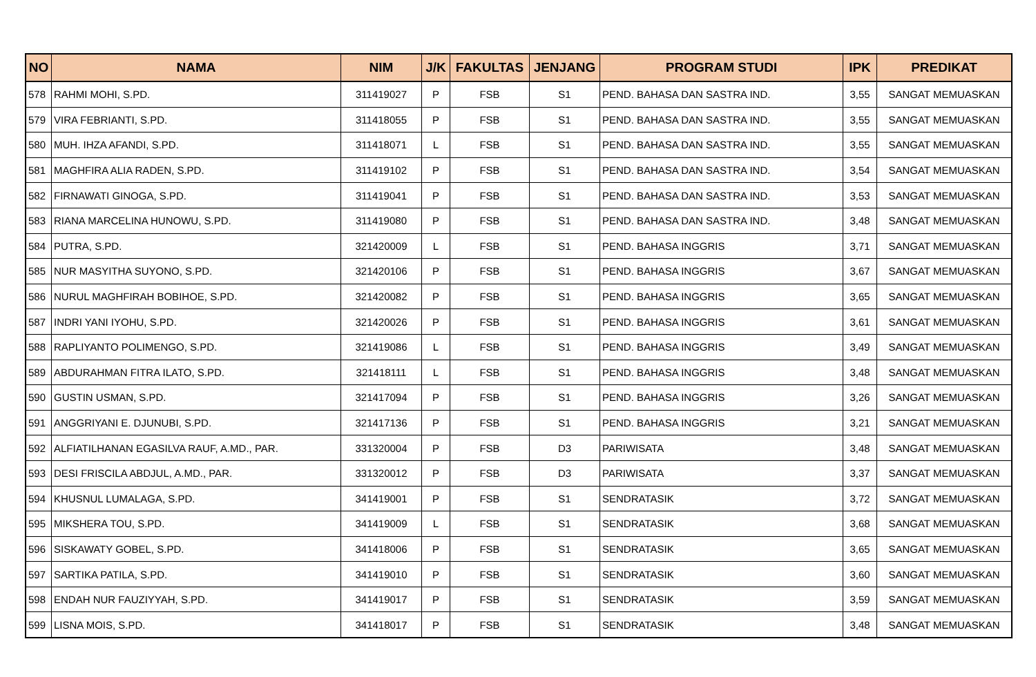| NO | NAMA | NIM | J/K | FAKULTAS | JENJANG | PROGRAM STUDI | IPK | PREDIKAT |
| --- | --- | --- | --- | --- | --- | --- | --- | --- |
| 578 | RAHMI MOHI, S.PD. | 311419027 | P | FSB | S1 | PEND. BAHASA DAN SASTRA IND. | 3,55 | SANGAT MEMUASKAN |
| 579 | VIRA FEBRIANTI, S.PD. | 311418055 | P | FSB | S1 | PEND. BAHASA DAN SASTRA IND. | 3,55 | SANGAT MEMUASKAN |
| 580 | MUH. IHZA AFANDI, S.PD. | 311418071 | L | FSB | S1 | PEND. BAHASA DAN SASTRA IND. | 3,55 | SANGAT MEMUASKAN |
| 581 | MAGHFIRA ALIA RADEN, S.PD. | 311419102 | P | FSB | S1 | PEND. BAHASA DAN SASTRA IND. | 3,54 | SANGAT MEMUASKAN |
| 582 | FIRNAWATI GINOGA, S.PD. | 311419041 | P | FSB | S1 | PEND. BAHASA DAN SASTRA IND. | 3,53 | SANGAT MEMUASKAN |
| 583 | RIANA MARCELINA HUNOWU, S.PD. | 311419080 | P | FSB | S1 | PEND. BAHASA DAN SASTRA IND. | 3,48 | SANGAT MEMUASKAN |
| 584 | PUTRA, S.PD. | 321420009 | L | FSB | S1 | PEND. BAHASA INGGRIS | 3,71 | SANGAT MEMUASKAN |
| 585 | NUR MASYITHA SUYONO, S.PD. | 321420106 | P | FSB | S1 | PEND. BAHASA INGGRIS | 3,67 | SANGAT MEMUASKAN |
| 586 | NURUL MAGHFIRAH BOBIHOE, S.PD. | 321420082 | P | FSB | S1 | PEND. BAHASA INGGRIS | 3,65 | SANGAT MEMUASKAN |
| 587 | INDRI YANI IYOHU, S.PD. | 321420026 | P | FSB | S1 | PEND. BAHASA INGGRIS | 3,61 | SANGAT MEMUASKAN |
| 588 | RAPLIYANTO POLIMENGO, S.PD. | 321419086 | L | FSB | S1 | PEND. BAHASA INGGRIS | 3,49 | SANGAT MEMUASKAN |
| 589 | ABDURAHMAN FITRA ILATO, S.PD. | 321418111 | L | FSB | S1 | PEND. BAHASA INGGRIS | 3,48 | SANGAT MEMUASKAN |
| 590 | GUSTIN USMAN, S.PD. | 321417094 | P | FSB | S1 | PEND. BAHASA INGGRIS | 3,26 | SANGAT MEMUASKAN |
| 591 | ANGGRIYANI E. DJUNUBI, S.PD. | 321417136 | P | FSB | S1 | PEND. BAHASA INGGRIS | 3,21 | SANGAT MEMUASKAN |
| 592 | ALFIATILHANAN EGASILVA RAUF, A.MD., PAR. | 331320004 | P | FSB | D3 | PARIWISATA | 3,48 | SANGAT MEMUASKAN |
| 593 | DESI FRISCILA ABDJUL, A.MD., PAR. | 331320012 | P | FSB | D3 | PARIWISATA | 3,37 | SANGAT MEMUASKAN |
| 594 | KHUSNUL LUMALAGA, S.PD. | 341419001 | P | FSB | S1 | SENDRATASIK | 3,72 | SANGAT MEMUASKAN |
| 595 | MIKSHERA TOU, S.PD. | 341419009 | L | FSB | S1 | SENDRATASIK | 3,68 | SANGAT MEMUASKAN |
| 596 | SISKAWATY GOBEL, S.PD. | 341418006 | P | FSB | S1 | SENDRATASIK | 3,65 | SANGAT MEMUASKAN |
| 597 | SARTIKA PATILA, S.PD. | 341419010 | P | FSB | S1 | SENDRATASIK | 3,60 | SANGAT MEMUASKAN |
| 598 | ENDAH NUR FAUZIYYAH, S.PD. | 341419017 | P | FSB | S1 | SENDRATASIK | 3,59 | SANGAT MEMUASKAN |
| 599 | LISNA MOIS, S.PD. | 341418017 | P | FSB | S1 | SENDRATASIK | 3,48 | SANGAT MEMUASKAN |